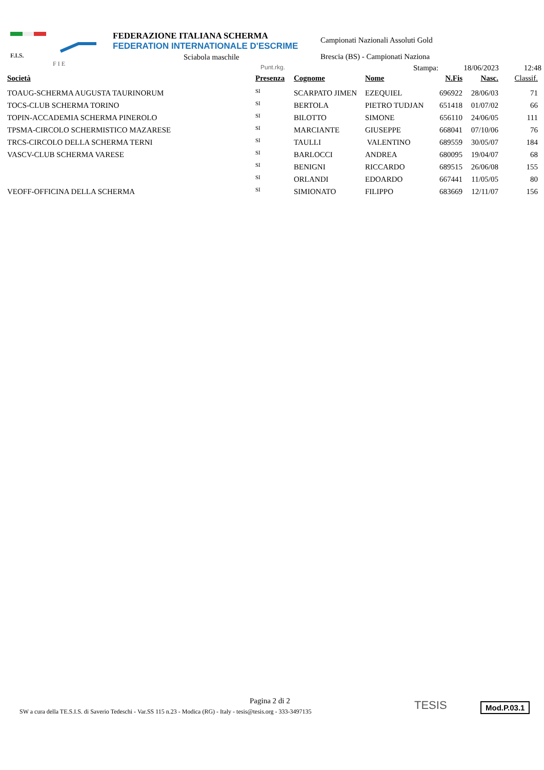F.I.S.
F I E
FEDERAZIONE ITALIANA SCHERMA
FEDERATION INTERNATIONALE D'ESCRIME
Sciabola maschile
Campionati Nazionali Assoluti Gold
Brescia (BS) - Campionati Naziona
Punt.rkg. Stampa: 18/06/2023 12:48
| Società | Presenza | Cognome | Nome | N.Fis | Nasc. | Classif. |
| --- | --- | --- | --- | --- | --- | --- |
| TOAUG-SCHERMA AUGUSTA TAURINORUM | SI | SCARPATO JIMEN | EZEQUIEL | 696922 | 28/06/03 | 71 |
| TOCS-CLUB SCHERMA TORINO | SI | BERTOLA | PIETRO TUDJAN | 651418 | 01/07/02 | 66 |
| TOPIN-ACCADEMIA SCHERMA PINEROLO | SI | BILOTTO | SIMONE | 656110 | 24/06/05 | 111 |
| TPSMA-CIRCOLO SCHERMISTICO MAZARESE | SI | MARCIANTE | GIUSEPPE | 668041 | 07/10/06 | 76 |
| TRCS-CIRCOLO DELLA SCHERMA TERNI | SI | TAULLI | VALENTINO | 689559 | 30/05/07 | 184 |
| VASCV-CLUB SCHERMA VARESE | SI | BARLOCCI | ANDREA | 680095 | 19/04/07 | 68 |
| | SI | BENIGNI | RICCARDO | 689515 | 26/06/08 | 155 |
| | SI | ORLANDI | EDOARDO | 667441 | 11/05/05 | 80 |
| VEOFF-OFFICINA DELLA SCHERMA | SI | SIMIONATO | FILIPPO | 683669 | 12/11/07 | 156 |
Pagina 2 di 2
SW a cura della TE.S.I.S. di Saverio Tedeschi - Var.SS 115 n.23 - Modica (RG) - Italy - tesis@tesis.org - 333-3497135
TESIS Mod.P.03.1